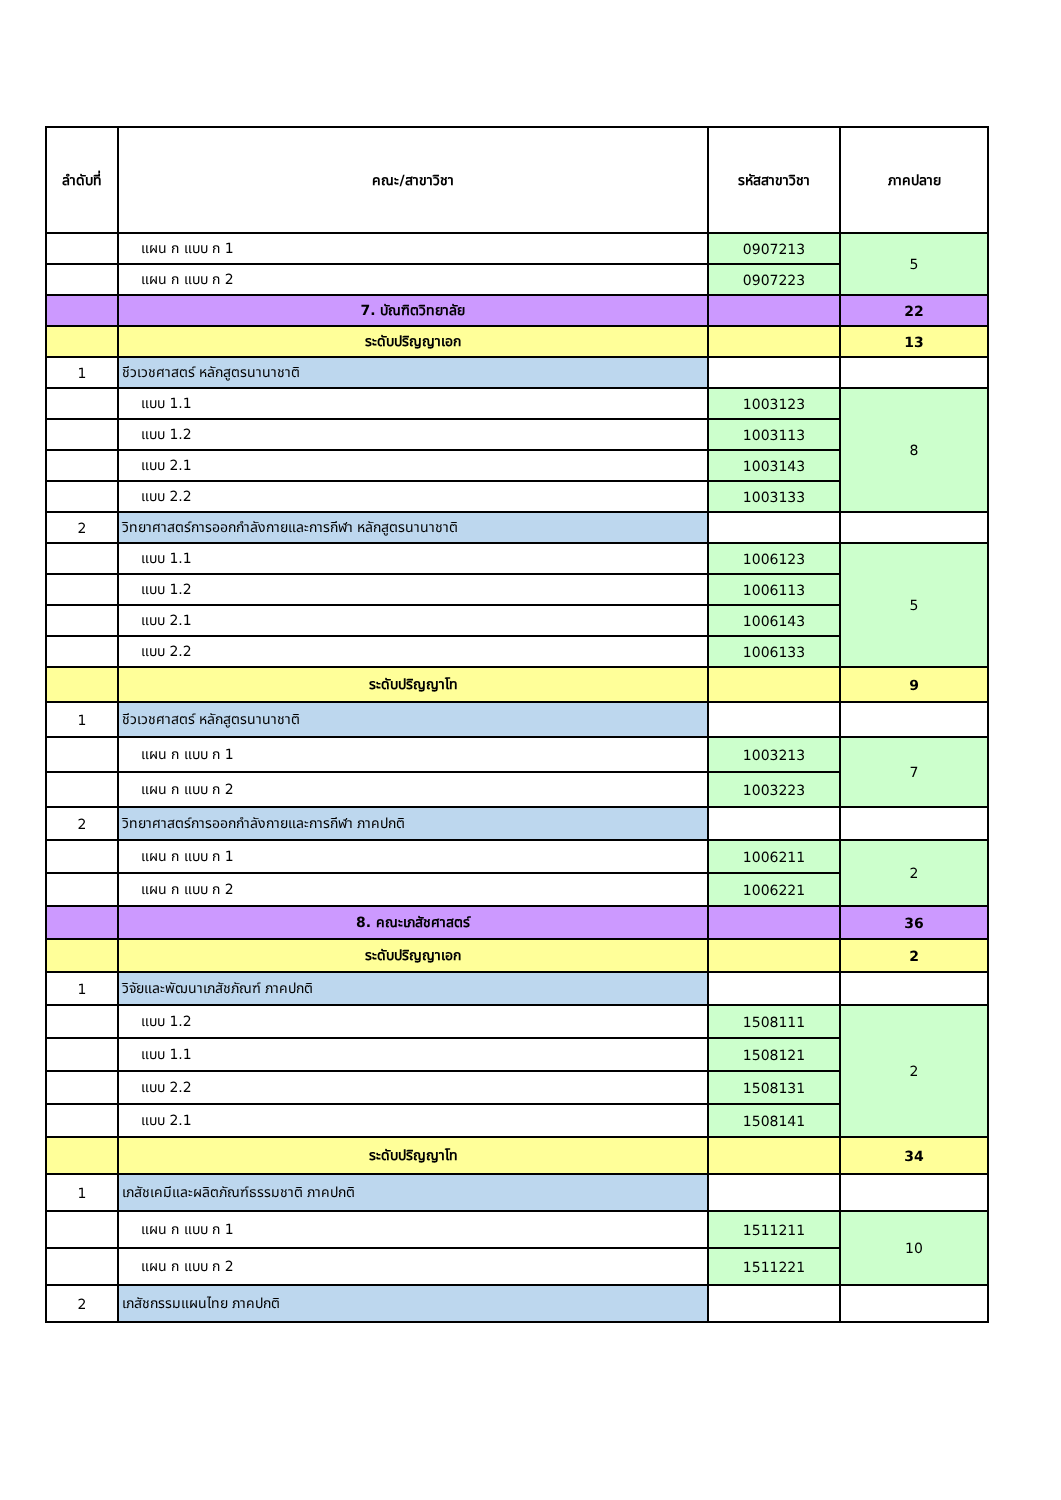| ลำดับที่ | คณะ/สาขาวิชา | รหัสสาขาวิชา | ภาคปลาย |
| --- | --- | --- | --- |
| | แผน ก แบบ ก 1 | 0907213 | 5 |
| | แผน ก แบบ ก 2 | 0907223 | |
| | 7. บัณฑิตวิทยาลัย | | 22 |
| | ระดับปริญญาเอก | | 13 |
| 1 | ชีวเวชศาสตร์ หลักสูตรนานาชาติ | | |
| | แบบ 1.1 | 1003123 | 8 |
| | แบบ 1.2 | 1003113 | |
| | แบบ 2.1 | 1003143 | |
| | แบบ 2.2 | 1003133 | |
| 2 | วิทยาศาสตร์การออกกำลังกายและการกีฬา หลักสูตรนานาชาติ | | |
| | แบบ 1.1 | 1006123 | 5 |
| | แบบ 1.2 | 1006113 | |
| | แบบ 2.1 | 1006143 | |
| | แบบ 2.2 | 1006133 | |
| | ระดับปริญญาโท | | 9 |
| 1 | ชีวเวชศาสตร์ หลักสูตรนานาชาติ | | |
| | แผน ก แบบ ก 1 | 1003213 | 7 |
| | แผน ก แบบ ก 2 | 1003223 | |
| 2 | วิทยาศาสตร์การออกกำลังกายและการกีฬา ภาคปกติ | | |
| | แผน ก แบบ ก 1 | 1006211 | 2 |
| | แผน ก แบบ ก 2 | 1006221 | |
| | 8. คณะเภสัชศาสตร์ | | 36 |
| | ระดับปริญญาเอก | | 2 |
| 1 | วิจัยและพัฒนาเภสัชภัณฑ์ ภาคปกติ | | |
| | แบบ 1.2 | 1508111 | 2 |
| | แบบ 1.1 | 1508121 | |
| | แบบ 2.2 | 1508131 | |
| | แบบ 2.1 | 1508141 | |
| | ระดับปริญญาโท | | 34 |
| 1 | เภสัชเคมีและผลิตภัณฑ์ธรรมชาติ ภาคปกติ | | |
| | แผน ก แบบ ก 1 | 1511211 | 10 |
| | แผน ก แบบ ก 2 | 1511221 | |
| 2 | เภสัชกรรมแผนไทย ภาคปกติ | | |